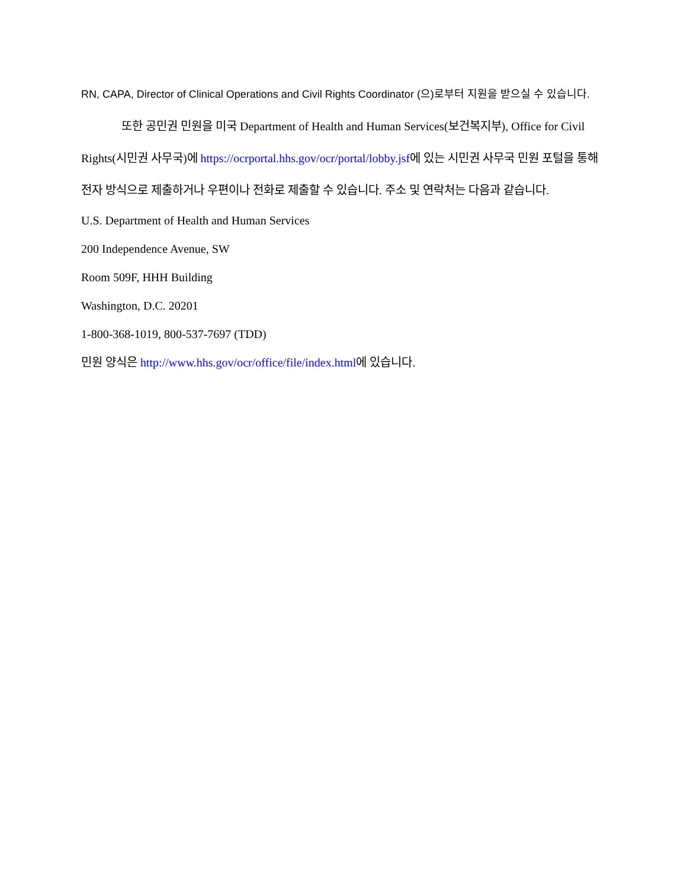RN, CAPA, Director of Clinical Operations and Civil Rights Coordinator (으)로부터 지원을 받으실 수 있습니다.
또한 공민권 민원을 미국 Department of Health and Human Services(보건복지부), Office for Civil Rights(시민권 사무국)에 https://ocrportal.hhs.gov/ocr/portal/lobby.jsf에 있는 시민권 사무국 민원 포털을 통해 전자 방식으로 제출하거나 우편이나 전화로 제출할 수 있습니다. 주소 및 연락처는 다음과 같습니다.
U.S. Department of Health and Human Services
200 Independence Avenue, SW
Room 509F, HHH Building
Washington, D.C. 20201
1-800-368-1019, 800-537-7697 (TDD)
민원 양식은 http://www.hhs.gov/ocr/office/file/index.html에 있습니다.